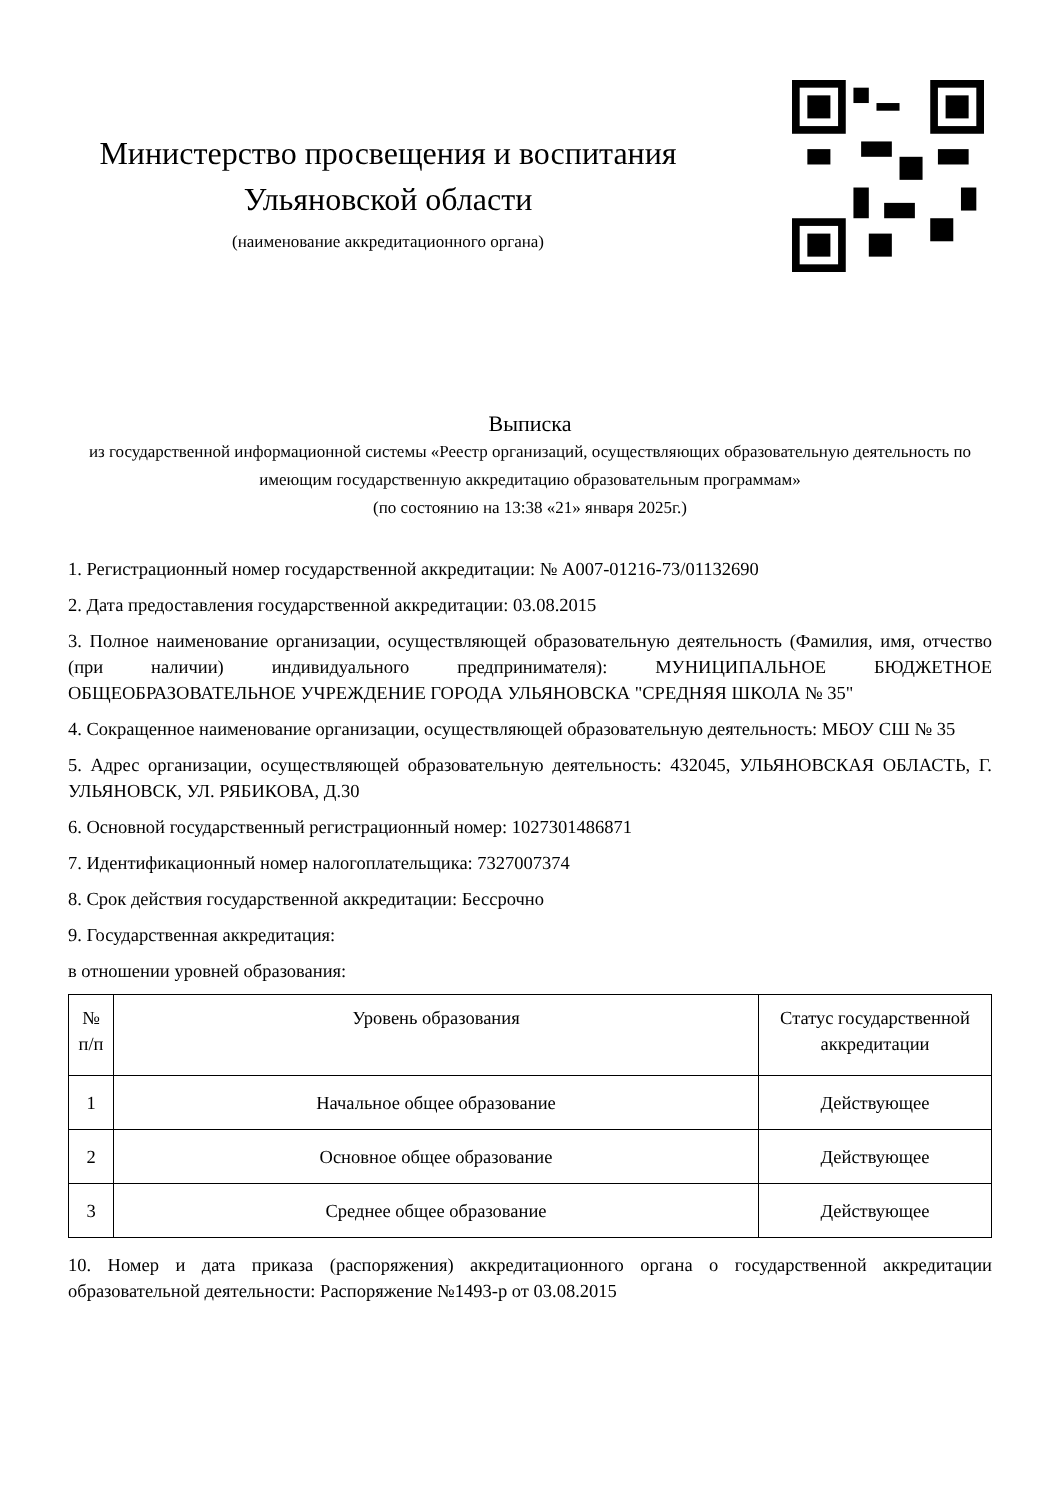Министерство просвещения и воспитания
Ульяновской области
(наименование аккредитационного органа)
Выписка
из государственной информационной системы «Реестр организаций, осуществляющих образовательную деятельность по имеющим государственную аккредитацию образовательным программам»
(по состоянию на 13:38 «21» января 2025г.)
1. Регистрационный номер государственной аккредитации: № А007-01216-73/01132690
2. Дата предоставления государственной аккредитации: 03.08.2015
3. Полное наименование организации, осуществляющей образовательную деятельность (Фамилия, имя, отчество (при наличии) индивидуального предпринимателя): МУНИЦИПАЛЬНОЕ БЮДЖЕТНОЕ ОБЩЕОБРАЗОВАТЕЛЬНОЕ УЧРЕЖДЕНИЕ ГОРОДА УЛЬЯНОВСКА "СРЕДНЯЯ ШКОЛА № 35"
4. Сокращенное наименование организации, осуществляющей образовательную деятельность: МБОУ СШ № 35
5. Адрес организации, осуществляющей образовательную деятельность: 432045, УЛЬЯНОВСКАЯ ОБЛАСТЬ, Г. УЛЬЯНОВСК, УЛ. РЯБИКОВА, Д.30
6. Основной государственный регистрационный номер: 1027301486871
7. Идентификационный номер налогоплательщика: 7327007374
8. Срок действия государственной аккредитации: Бессрочно
9. Государственная аккредитация:
в отношении уровней образования:
| № п/п | Уровень образования | Статус государственной аккредитации |
| --- | --- | --- |
| 1 | Начальное общее образование | Действующее |
| 2 | Основное общее образование | Действующее |
| 3 | Среднее общее образование | Действующее |
10. Номер и дата приказа (распоряжения) аккредитационного органа о государственной аккредитации образовательной деятельности: Распоряжение №1493-р от 03.08.2015